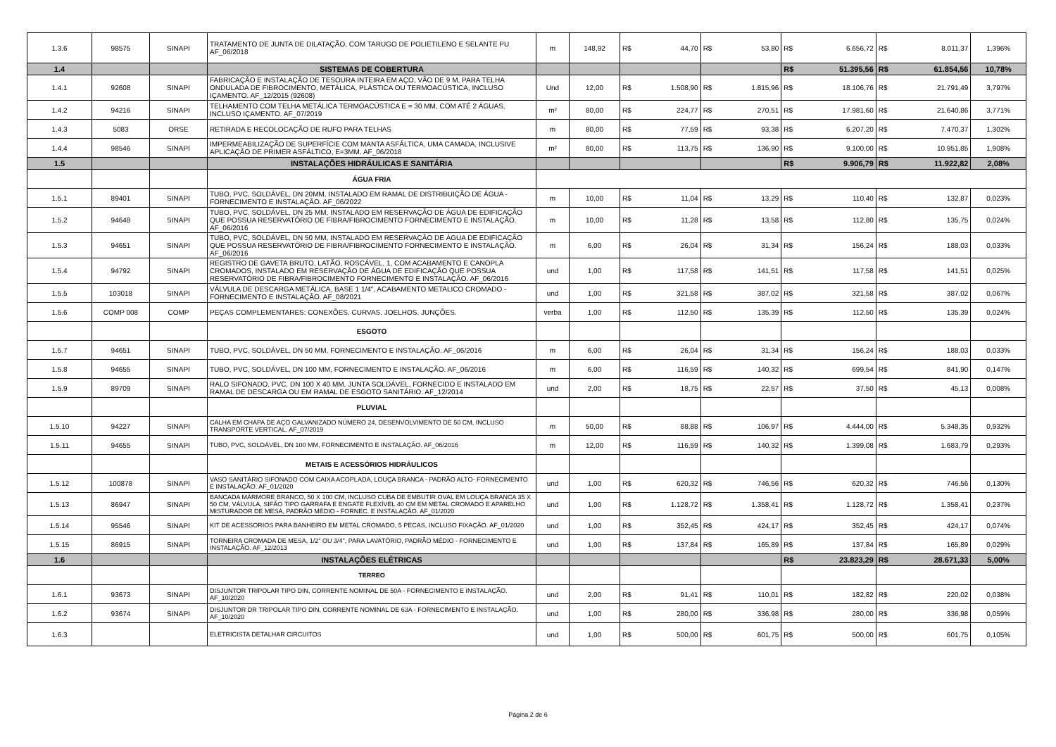| 1.3.6 | 98575 | SINAPI | TRATAMENTO DE JUNTA DE DILATAÇÃO, COM TARUGO DE POLIETILENO E SELANTE PU AF_06/2018 | m | 148,92 | R$ | 44,70 | R$ | 53,80 | R$ | 6.656,72 | R$ | 8.011,37 | 1,396% |
| 1.4 | | | SISTEMAS DE COBERTURA | | | | | | | R$ | 51.395,56 | R$ | 61.854,56 | 10,78% |
| 1.4.1 | 92608 | SINAPI | FABRICAÇÃO E INSTALAÇÃO DE TESOURA INTEIRA EM AÇO, VÃO DE 9 M, PARA TELHA ONDULADA DE FIBROCIMENTO, METÁLICA, PLÁSTICA OU TERMOACÚSTICA, INCLUSO IÇAMENTO. AF_12/2015 (92608) | Und | 12,00 | R$ | 1.508,90 | R$ | 1.815,96 | R$ | 18.106,76 | R$ | 21.791,49 | 3,797% |
| 1.4.2 | 94216 | SINAPI | TELHAMENTO COM TELHA METÁLICA TERMOACÚSTICA E = 30 MM, COM ATÉ 2 ÁGUAS, INCLUSO IÇAMENTO. AF_07/2019 | m² | 80,00 | R$ | 224,77 | R$ | 270,51 | R$ | 17.981,60 | R$ | 21.640,86 | 3,771% |
| 1.4.3 | 5083 | ORSE | RETIRADA E RECOLOCAÇÃO DE RUFO PARA TELHAS | m | 80,00 | R$ | 77,59 | R$ | 93,38 | R$ | 6.207,20 | R$ | 7.470,37 | 1,302% |
| 1.4.4 | 98546 | SINAPI | IMPERMEABILIZAÇÃO DE SUPERFÍCIE COM MANTA ASFÁLTICA, UMA CAMADA, INCLUSIVE APLICAÇÃO DE PRIMER ASFÁLTICO, E=3MM. AF_06/2018 | m² | 80,00 | R$ | 113,75 | R$ | 136,90 | R$ | 9.100,00 | R$ | 10.951,85 | 1,908% |
| 1.5 | | | INSTALAÇÕES HIDRÁULICAS E SANITÁRIA | | | | | | | R$ | 9.906,79 | R$ | 11.922,82 | 2,08% |
| | | | ÁGUA FRIA | | | | | | | | | | | |
| 1.5.1 | 89401 | SINAPI | TUBO, PVC, SOLDÁVEL, DN 20MM, INSTALADO EM RAMAL DE DISTRIBUIÇÃO DE ÁGUA - FORNECIMENTO E INSTALAÇÃO. AF_06/2022 | m | 10,00 | R$ | 11,04 | R$ | 13,29 | R$ | 110,40 | R$ | 132,87 | 0,023% |
| 1.5.2 | 94648 | SINAPI | TUBO, PVC, SOLDÁVEL, DN 25 MM, INSTALADO EM RESERVAÇÃO DE ÁGUA DE EDIFICAÇÃO QUE POSSUA RESERVATÓRIO DE FIBRA/FIBROCIMENTO FORNECIMENTO E INSTALAÇÃO. AF_06/2016 | m | 10,00 | R$ | 11,28 | R$ | 13,58 | R$ | 112,80 | R$ | 135,75 | 0,024% |
| 1.5.3 | 94651 | SINAPI | TUBO, PVC, SOLDÁVEL, DN 50 MM, INSTALADO EM RESERVAÇÃO DE ÁGUA DE EDIFICAÇÃO QUE POSSUA RESERVATÓRIO DE FIBRA/FIBROCIMENTO FORNECIMENTO E INSTALAÇÃO. AF_06/2016 | m | 6,00 | R$ | 26,04 | R$ | 31,34 | R$ | 156,24 | R$ | 188,03 | 0,033% |
| 1.5.4 | 94792 | SINAPI | REGISTRO DE GAVETA BRUTO, LATÃO, ROSCÁVEL, 1, COM ACABAMENTO E CANOPLA CROMADOS, INSTALADO EM RESERVAÇÃO DE ÁGUA DE EDIFICAÇÃO QUE POSSUA RESERVATÓRIO DE FIBRA/FIBROCIMENTO FORNECIMENTO E INSTALAÇÃO. AF_06/2016 | und | 1,00 | R$ | 117,58 | R$ | 141,51 | R$ | 117,58 | R$ | 141,51 | 0,025% |
| 1.5.5 | 103018 | SINAPI | VÁLVULA DE DESCARGA METÁLICA, BASE 1 1/4", ACABAMENTO METALICO CROMADO - FORNECIMENTO E INSTALAÇÃO. AF_08/2021 | und | 1,00 | R$ | 321,58 | R$ | 387,02 | R$ | 321,58 | R$ | 387,02 | 0,067% |
| 1.5.6 | COMP 008 | COMP | PEÇAS COMPLEMENTARES: CONEXÕES, CURVAS, JOELHOS, JUNÇÕES. | verba | 1,00 | R$ | 112,50 | R$ | 135,39 | R$ | 112,50 | R$ | 135,39 | 0,024% |
| | | | ESGOTO | | | | | | | | | | | |
| 1.5.7 | 94651 | SINAPI | TUBO, PVC, SOLDÁVEL, DN 50 MM, FORNECIMENTO E INSTALAÇÃO. AF_06/2016 | m | 6,00 | R$ | 26,04 | R$ | 31,34 | R$ | 156,24 | R$ | 188,03 | 0,033% |
| 1.5.8 | 94655 | SINAPI | TUBO, PVC, SOLDÁVEL, DN 100 MM, FORNECIMENTO E INSTALAÇÃO. AF_06/2016 | m | 6,00 | R$ | 116,59 | R$ | 140,32 | R$ | 699,54 | R$ | 841,90 | 0,147% |
| 1.5.9 | 89709 | SINAPI | RALO SIFONADO, PVC, DN 100 X 40 MM, JUNTA SOLDÁVEL, FORNECIDO E INSTALADO EM RAMAL DE DESCARGA OU EM RAMAL DE ESGOTO SANITÁRIO. AF_12/2014 | und | 2,00 | R$ | 18,75 | R$ | 22,57 | R$ | 37,50 | R$ | 45,13 | 0,008% |
| | | | PLUVIAL | | | | | | | | | | | |
| 1.5.10 | 94227 | SINAPI | CALHA EM CHAPA DE AÇO GALVANIZADO NÚMERO 24, DESENVOLVIMENTO DE 50 CM, INCLUSO TRANSPORTE VERTICAL. AF_07/2019 | m | 50,00 | R$ | 88,88 | R$ | 106,97 | R$ | 4.444,00 | R$ | 5.348,35 | 0,932% |
| 1.5.11 | 94655 | SINAPI | TUBO, PVC, SOLDÁVEL, DN 100 MM, FORNECIMENTO E INSTALAÇÃO. AF_06/2016 | m | 12,00 | R$ | 116,59 | R$ | 140,32 | R$ | 1.399,08 | R$ | 1.683,79 | 0,293% |
| | | | METAIS E ACESSÓRIOS HIDRÁULICOS | | | | | | | | | | | |
| 1.5.12 | 100878 | SINAPI | VASO SANITÁRIO SIFONADO COM CAIXA ACOPLADA, LOUÇA BRANCA - PADRÃO ALTO- FORNECIMENTO E INSTALAÇÃO. AF_01/2020 | und | 1,00 | R$ | 620,32 | R$ | 746,56 | R$ | 620,32 | R$ | 746,56 | 0,130% |
| 1.5.13 | 86947 | SINAPI | BANCADA MÁRMORE BRANCO, 50 X 100 CM, INCLUSO CUBA DE EMBUTIR OVAL EM LOUÇA BRANCA 35 X 50 CM, VÁLVULA, SIFÃO TIPO GARRAFA E ENGATE FLEXÍVEL 40 CM EM METAL CROMADO E APARELHO MISTURADOR DE MESA, PADRÃO MÉDIO - FORNEC. E INSTALAÇÃO. AF_01/2020 | und | 1,00 | R$ | 1.128,72 | R$ | 1.358,41 | R$ | 1.128,72 | R$ | 1.358,41 | 0,237% |
| 1.5.14 | 95546 | SINAPI | KIT DE ACESSORIOS PARA BANHEIRO EM METAL CROMADO, 5 PECAS, INCLUSO FIXAÇÃO. AF_01/2020 | und | 1,00 | R$ | 352,45 | R$ | 424,17 | R$ | 352,45 | R$ | 424,17 | 0,074% |
| 1.5.15 | 86915 | SINAPI | TORNEIRA CROMADA DE MESA, 1/2" OU 3/4", PARA LAVATÓRIO, PADRÃO MÉDIO - FORNECIMENTO E INSTALAÇÃO. AF_12/2013 | und | 1,00 | R$ | 137,84 | R$ | 165,89 | R$ | 137,84 | R$ | 165,89 | 0,029% |
| 1.6 | | | INSTALAÇÕES ELÉTRICAS | | | | | | | R$ | 23.823,29 | R$ | 28.671,33 | 5,00% |
| | | | TERREO | | | | | | | | | | | |
| 1.6.1 | 93673 | SINAPI | DISJUNTOR TRIPOLAR TIPO DIN, CORRENTE NOMINAL DE 50A - FORNECIMENTO E INSTALAÇÃO. AF_10/2020 | und | 2,00 | R$ | 91,41 | R$ | 110,01 | R$ | 182,82 | R$ | 220,02 | 0,038% |
| 1.6.2 | 93674 | SINAPI | DISJUNTOR DR TRIPOLAR TIPO DIN, CORRENTE NOMINAL DE 63A - FORNECIMENTO E INSTALAÇÃO. AF_10/2020 | und | 1,00 | R$ | 280,00 | R$ | 336,98 | R$ | 280,00 | R$ | 336,98 | 0,059% |
| 1.6.3 | | | ELETRICISTA DETALHAR CIRCUITOS | und | 1,00 | R$ | 500,00 | R$ | 601,75 | R$ | 500,00 | R$ | 601,75 | 0,105% |
Página 2 de 6